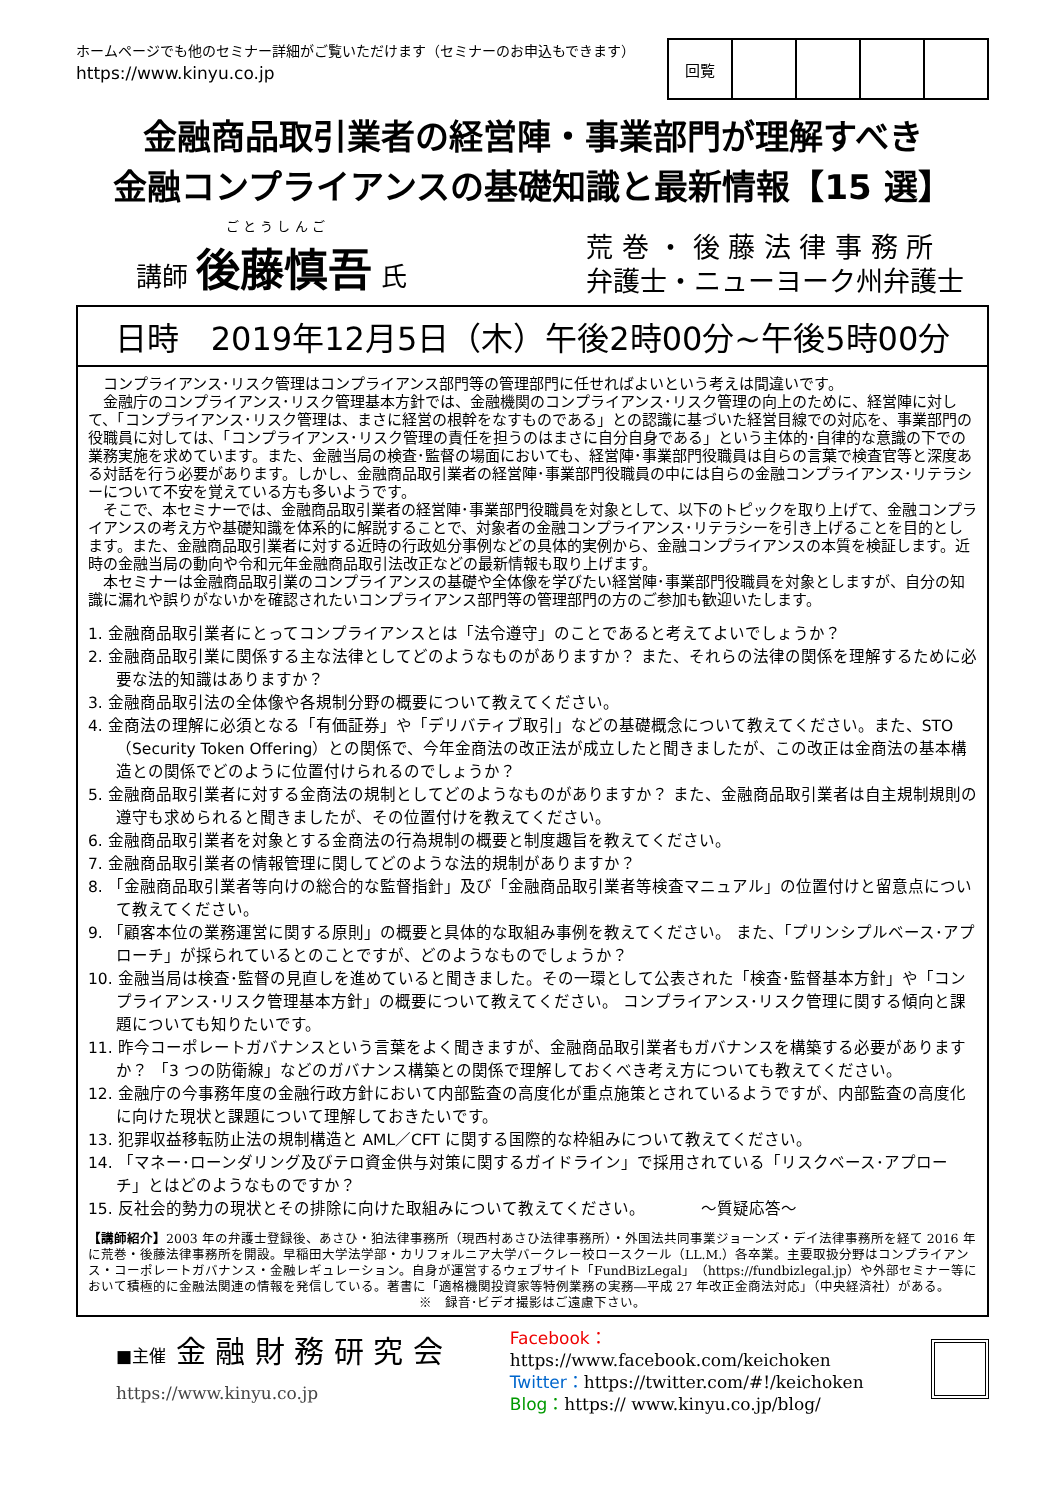ホームページでも他のセミナー詳細がご覧いただけます（セミナーのお申込もできます）
https://www.kinyu.co.jp
| 回覧 | | | | |
金融商品取引業者の経営陣・事業部門が理解すべき
金融コンプライアンスの基礎知識と最新情報【15 選】
ご と う し ん ご
講師 後藤慎吾 氏
荒 巻 ・ 後 藤 法 律 事 務 所
弁護士・ニューヨーク州弁護士
日時　2019年12月5日（木）午後2時00分~午後5時00分
　コンプライアンス･リスク管理はコンプライアンス部門等の管理部門に任せればよいという考えは間違いです。
　金融庁のコンプライアンス･リスク管理基本方針では、金融機関のコンプライアンス･リスク管理の向上のために、経営陣に対して、「コンプライアンス･リスク管理は、まさに経営の根幹をなすものである」との認識に基づいた経営目線での対応を、事業部門の役職員に対しては、「コンプライアンス･リスク管理の責任を担うのはまさに自分自身である」という主体的･自律的な意識の下での業務実施を求めています。また、金融当局の検査･監督の場面においても、経営陣･事業部門役職員は自らの言葉で検査官等と深度ある対話を行う必要があります。しかし、金融商品取引業者の経営陣･事業部門役職員の中には自らの金融コンプライアンス･リテラシーについて不安を覚えている方も多いようです。
　そこで、本セミナーでは、金融商品取引業者の経営陣･事業部門役職員を対象として、以下のトピックを取り上げて、金融コンプライアンスの考え方や基礎知識を体系的に解説することで、対象者の金融コンプライアンス･リテラシーを引き上げることを目的とします。また、金融商品取引業者に対する近時の行政処分事例などの具体的実例から、金融コンプライアンスの本質を検証します。近時の金融当局の動向や令和元年金融商品取引法改正などの最新情報も取り上げます。
　本セミナーは金融商品取引業のコンプライアンスの基礎や全体像を学びたい経営陣･事業部門役職員を対象としますが、自分の知識に漏れや誤りがないかを確認されたいコンプライアンス部門等の管理部門の方のご参加も歓迎いたします。
1. 金融商品取引業者にとってコンプライアンスとは「法令遵守」のことであると考えてよいでしょうか？
2. 金融商品取引業に関係する主な法律としてどのようなものがありますか？ また、それらの法律の関係を理解するために必要な法的知識はありますか？
3. 金融商品取引法の全体像や各規制分野の概要について教えてください。
4. 金商法の理解に必須となる「有価証券」や「デリバティブ取引」などの基礎概念について教えてください。また、STO（Security Token Offering）との関係で、今年金商法の改正法が成立したと聞きましたが、この改正は金商法の基本構造との関係でどのように位置付けられるのでしょうか？
5. 金融商品取引業者に対する金商法の規制としてどのようなものがありますか？ また、金融商品取引業者は自主規制規則の遵守も求められると聞きましたが、その位置付けを教えてください。
6. 金融商品取引業者を対象とする金商法の行為規制の概要と制度趣旨を教えてください。
7. 金融商品取引業者の情報管理に関してどのような法的規制がありますか？
8. 「金融商品取引業者等向けの総合的な監督指針」及び「金融商品取引業者等検査マニュアル」の位置付けと留意点について教えてください。
9. 「顧客本位の業務運営に関する原則」の概要と具体的な取組み事例を教えてください。 また、「プリンシプルベース･アプローチ」が採られているとのことですが、どのようなものでしょうか？
10. 金融当局は検査･監督の見直しを進めていると聞きました。その一環として公表された「検査･監督基本方針」や「コンプライアンス･リスク管理基本方針」の概要について教えてください。 コンプライアンス･リスク管理に関する傾向と課題についても知りたいです。
11. 昨今コーポレートガバナンスという言葉をよく聞きますが、金融商品取引業者もガバナンスを構築する必要がありますか？ 「3 つの防衛線」などのガバナンス構築との関係で理解しておくべき考え方についても教えてください。
12. 金融庁の今事務年度の金融行政方針において内部監査の高度化が重点施策とされているようですが、内部監査の高度化に向けた現状と課題について理解しておきたいです。
13. 犯罪収益移転防止法の規制構造と AML／CFT に関する国際的な枠組みについて教えてください。
14. 「マネー･ローンダリング及びテロ資金供与対策に関するガイドライン」で採用されている「リスクベース･アプローチ」とはどのようなものですか？
15. 反社会的勢力の現状とその排除に向けた取組みについて教えてください。　　　　～質疑応答～
【講師紹介】2003 年の弁護士登録後、あさひ・狛法律事務所（現西村あさひ法律事務所）・外国法共同事業ジョーンズ・デイ法律事務所を経て 2016 年に荒巻・後藤法律事務所を開設。早稲田大学法学部・カリフォルニア大学バークレー校ロースクール（LL.M.）各卒業。主要取扱分野はコンプライアンス・コーポレートガバナンス・金融レギュレーション。自身が運営するウェブサイト「FundBizLegal」（https://fundbizlegal.jp）や外部セミナー等において積極的に金融法関連の情報を発信している。著書に「適格機関投資家等特例業務の実務―平成 27 年改正金商法対応」（中央経済社）がある。
※　録音･ビデオ撮影はご遠慮下さい。
■主催 金 融 財 務 研 究 会
https://www.kinyu.co.jp
Facebook：https://www.facebook.com/keichoken
Twitter：https://twitter.com/#!/keichoken
Blog：https:// www.kinyu.co.jp/blog/